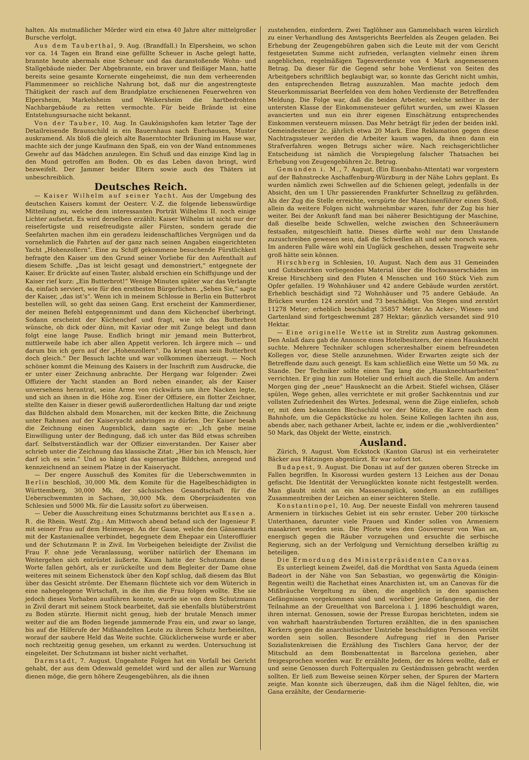halten. Als mutmaßlicher Mörder wird ein etwa 40 Jahre alter mittelgroßer Bursche verfolgt.
Aus dem Tauberthal, 9. Aug. (Brandfall.) In Elpersheim, wo schon vor ca. 14 Tagen ein Brand eine gefüllte Scheuer in Asche gelegt hatte, brannte heute abermals eine Scheuer und das daranstoßende Wohn- und Stallgebäude nieder. Der Abgebrannte, ein braver und fleißiger Mann, hatte bereits seine gesamte Kornernte eingeheimst, die nun dem verheerenden Flammenmeer so reichliche Nahrung bot, daß nur die angestrengteste Thätigkeit der rasch auf dem Brandplatze erschienenen Feuerwehren von Elpersheim, Markelsheim und Weikersheim die hartbedrohten Nachbargebäude zu retten vermochte. Für beide Brände ist eine Entstehungsursache nicht bekannt.
Von der Tauber, 10. Aug. In Gaukönigshofen kam letzter Tage der Detailreisende Braunschild in ein Bauernhaus nach Euerhausen, Muster auskramend. Als bloß die gleich alte Bauerntochter Bräuning im Hause war, machte sich der junge Kaufmann den Spaß, ein von der Wand entnommenes Gewehr auf das Mädchen anzulegen. Ein Schuß und das einzige Kind lag in den Mund getroffen am Boden. Ob es das Leben davon bringt, wird bezweifelt. Der Jammer beider Eltern sowie auch des Thäters ist unbeschreiblich.
Deutsches Reich.
— Kaiser Wilhelm auf seiner Yacht. Aus der Umgebung des deutschen Kaisers kommt der Oesterr. V.-Z. die folgende liebenswürdige Mitteilung zu, welche dem interessanten Porträt Wilhelms II. noch einige Lichter aufsetzt. Es wird derselben erzählt: Kaiser Wilhelm ist nicht nur der reisefertigste und reisefreudigste aller Fürsten, sondern gerade die Seefahrten machen ihm ein geradezu leidenschaftliches Vergnügen und da vornehmlich die Fahrten auf der ganz nach seinen Angaben eingerichteten Yacht „Hohenzollern“. Eine zu Schiff gekommene besuchende Fürstlichkeit befragte den Kaiser um den Grund seiner Vorliebe für den Aufenthalt auf diesem Schiffe. „Das ist leicht gesagt und demonstriert,“ entgegnete der Kaiser. Er drückte auf einen Taster, alsbald erschien ein Schiffsjunge und der Kaiser rief kurz: „Ein Butterbrot!“ Wenige Minuten später war das Verlangte da, einfach serviert, wie für den erstbesten Bürgerlichen. „Sehen Sie,“ sagte der Kaiser, „das ist’s“. Wenn ich in meinem Schlosse in Berlin ein Butterbrot bestellen will, so geht das seinen Gang. Erst erscheint der Kammerdiener, der meinen Befehl entgegennimmt und dann dem Küchenchef überbringt. Sodann erscheint der Küchenchef und fragt, wie ich das Butterbrot wünsche, ob dick oder dünn, mit Kaviar oder mit Zunge belegt und dann folgt eine lange Pause. Endlich bringt mir jemand mein Butterbrot, mittlerweile habe ich aber allen Appetit verloren. Ich ärgere mich — und darum bin ich gern auf der „Hohenzollern“. Da kriegt man sein Butterbrot doch gleich.“ Der Besuch lachte und war vollkommen überzeugt. — Noch schöner kommt die Meinung des Kaisers in der Inschrift zum Ausdrucke, die er unter einer Zeichnung anbrachte. Der Hergang war folgender: Zwei Offiziere der Yacht standen an Bord neben einander, als der Kaiser unversehens herantrat, seine Arme von rückwärts um ihre Nacken legte, und sich an ihnen in die Höhe zog. Einer der Offiziere, ein flotter Zeichner, stellte den Kaiser in dieser gewiß außerordentlichen Haltung dar und zeigte das Bildchen alsbald dem Monarchen, mit der kecken Bitte, die Zeichnung unter Rahmen auf der Kaiseryacht anbringen zu dürfen. Der Kaiser besah die Zeichnung einen Augenblick, dann sagte er: „Ich gebe meine Einwilligung unter der Bedingung, daß ich unter das Bild etwas schreiben darf. Selbstverständlich war der Offizier einverstanden. Der Kaiser aber schrieb unter die Zeichnung das klassische Zitat: „Hier bin ich Mensch, hier darf ich es sein.“ Und so hängt das eigenartige Bildchen, anregend und kennzeichnend an seinem Platze in der Kaiseryacht.
— Der engere Ausschuß des Komites für die Ueberschwemmten in Berlin beschloß, 30,000 Mk. dem Komite für die Hagelbeschädigten in Württemberg, 30,000 Mk. der sächsischen Gesandtschaft für die Ueberschwemmten in Sachsen, 30,000 Mk. dem Oberpräsidenten von Schlesien und 5000 Mk. für die Lausitz sofort zu überweisen.
— Ueber die Ausschreitung eines Schutzmanns berichtet aus Essen a. R. die Rhein. Westf. Ztg.: Am Mittwoch abend befand sich der Ingenieur F. mit seiner Frau auf dem Heimwege. An der Gasse, welche den Gänsemarkt mit der Kastanienallee verbindet, begegnete dem Ehepaar ein Unteroffizier und der Schutzmann P. in Zivil. Im Vorbeigehen beleidigte der Zivilist die Frau F. ohne jede Veranlassung, worüber natürlich der Ehemann im Weitergehen sich entrüstet äußerte. Kaum hatte der Schutzmann diese Worte fallen gehört, als er zurückeilte und dem Begleiter der Dame ohne weiteres mit seinem Eichenstock über den Kopf schlug, daß diesem das Blut über das Gesicht strömte. Der Ehemann flüchtete sich vor dem Wüterich in eine nahegelegene Wirtschaft, in die ihm die Frau folgen wollte. Ehe sie jedoch dieses Vorhaben ausführen konnte, wurde sie von dem Schutzmann in Zivil derart mit seinem Stock bearbeitet, daß sie ebenfalls blutüberströmt zu Boden stürzte. Hiermit nicht genug, hieb der brutale Mensch immer weiter auf die am Boden liegende jammernde Frau ein, und zwar so lange, bis auf die Hilferufe der Mißhandelten Leute zu ihrem Schutz herbeieilten, worauf der saubere Held das Weite suchte. Glücklicherweise wurde er aber noch rechtzeitig genug gesehen, um erkannt zu werden. Untersuchung ist eingeleitet. Der Schutzmann ist bisher nicht verhaftet.
Darmstadt, 7. August. Ungeahnte Folgen hat ein Vorfall bei Gericht gehabt, der aus dem Odenwald gemeldet wird und der allen zur Warnung dienen möge, die gern höhere Zeugengebühren, als die ihnen
zustehenden, einfordern. Zwei Taglöhner aus Gammelsbach waren kürzlich zu einer Verhandlung des Amtsgerichts Beerfelden als Zeugen geladen. Bei Erhebung der Zeugengebühren gaben sich die Leute mit der vom Gericht festgesetzten Summe nicht zufrieden, verlangten vielmehr einen ihrem angeblichen, regelmäßigen Tagesverdienste von 4 Mark angemessenen Betrag. Da dieser für die Gegend sehr hohe Verdienst von Seiten des Arbeitgebers schriftlich beglaubigt war, so konnte das Gericht nicht umhin, den entsprechenden Betrag auszuzahlen. Man machte jedoch dem Steuerkommissariat Beerfelden von dem hohen Verdienste der Betreffenden Meldung. Die Folge war, daß die beiden Arbeiter, welche seither in der untersten Klasse der Einkommensteuer geführt wurden, um zwei Klassen avancierten und nun ein ihrer eigenen Einschätzung entsprechendes Einkommen versteuern müssen. Das Mehr beträgt für jeden der beiden inkl. Gemeindesteuer 2c. jährlich etwa 20 Mark. Eine Reklamation gegen diese Nachtragssteuer werden die Arbeiter kaum wagen, da ihnen dann ein Strafverfahren wegen Betrugs sicher wäre. Nach reichsgerichtlicher Entscheidung ist nämlich die Vorspiegelung falscher Thatsachen bei Erhebung von Zeugengebühren 2c. Betrug.
Gemünden i. M., 7. August. (Ein Eisenbahn-Attentat) war vorgestern auf der Bahnstrecke Aschaffenburg-Würzburg in der Nähe Lohrs geplant. Es wurden nämlich zwei Schwellen auf die Schienen gelegt, jedenfalls in der Absicht, den um 1 Uhr passierenden Frankfurter Schnellzug zu gefährden. Als der Zug die Stelle erreichte, verspürte der Maschinenführer einen Stoß, allein da weitere Folgen nicht wahrnehmbar waren, fuhr der Zug bis hier weiter. Bei der Ankunft fand man bei näherer Besichtigung der Maschine, daß dieselbe beide Schwellen, welche zwischen den Schneeräumern festsaßen, mitgeschleift hatte. Dieses dürfte wohl nur dem Umstande zuzuschreiben gewesen sein, daß die Schwellen alt und sehr morsch waren. Im anderen Falle wäre wohl ein Unglück geschehen, dessen Tragweite sehr groß hätte sein können.
Hirschberg in Schlesien, 10. August. Nach dem aus 31 Gemeinden und Gutsbezirken vorliegenden Material über die Hochwasserschäden im Kreise Hirschberg sind den Fluten 4 Menschen und 160 Stück Vieh zum Opfer gefallen. 19 Wohnhäuser und 42 andere Gebäude wurden zerstört. Erheblich beschädigt sind 72 Wohnhäuser und 75 andere Gebäude. An Brücken wurden 124 zerstört und 73 beschädigt. Von Stegen sind zerstört 11278 Meter; erheblich beschädigt 35857 Meter. An Acker-, Wiesen- und Gartenland sind fortgeschwemmt 287 Hektar; gänzlich versandet sind 910 Hektar.
— Eine originelle Wette ist in Strelitz zum Austrag gekommen. Den Anlaß dazu gab die Annonce eines Hotelbesitzers, der einen Hausknecht suchte. Mehrere Techniker schlugen scherzeshalber einem befreundeten Kollegen vor, diese Stelle anzunehmen. Wider Erwarten zeigte sich der Betreffende dazu auch geneigt. Es kam schließlich eine Wette um 50 Mk. zu Stande. Der Techniker sollte einen Tag lang die „Hausknechtsarbeiten“ verrichten. Er ging hin zum Hotelier und erhielt auch die Stelle. Am andern Morgen ging der „neue“ Hausknecht an die Arbeit. Stiefel wichsen, Gläser spülen, Wege gehen, alles verrichtete er mit großer Sachkenntnis und zur vollsten Zufriedenheit des Wirtes. Jedesmal, wenn die Züge einliefen, schob er, mit dem bekannten Blechschild vor der Mütze, die Karre nach dem Bahnhofe, um die Gepäckstücke zu holen. Seine Kollegen lachten ihn aus, abends aber, nach gethaner Arbeit, lachte er, indem er die „wohlverdienten“ 50 Mark, das Objekt der Wette, einstrich.
Ausland.
Zürich, 9. August. Vom Eckstock (Kanton Glarus) ist ein verheirateter Bäcker aus Hätzingen abgestürzt. Er war sofort tot.
Budapest, 9. August. Die Donau ist auf der ganzen oberen Strecke im Fallen begriffen. In Kisorossi wurden gestern 13 Leichen aus der Donau gefischt. Die Identität der Verunglückten konnte nicht festgestellt werden. Man glaubt nicht an ein Massenunglück, sondern an ein zufälliges Zusammentreiben der Leichen an einer seichteren Stelle.
Konstantinopel, 10. Aug. Der neueste Einfall von mehreren tausend Armeniern in türkisches Gebiet ist ein sehr ernster. Ueber 200 türkische Unterthanen, darunter viele Frauen und Kinder sollen von Armeniern masakriert worden sein. Die Pforte wies den Gouverneur von Wan an, energisch gegen die Räuber vorzugehen und ersuchte die serbische Regierung, sich an der Verfolgung und Vernichtung derselben kräftig zu beteiligen.
Die Ermordung des Ministerpräsidenten Canovas.
Es unterliegt keinem Zweifel, daß die Mordthat von Santa Agueda (einem Badeort in der Nähe von San Sebastian, wo gegenwärtig die Königin-Regentin weilt) die Rachethat eines Anarchisten ist, um an Canovas für die Mißbräuche Vergeltung zu üben, die angeblich in den spanischen Gefängnissen vorgekommen sind und worüber jene Gefangenen, die der Teilnahme an der Greuelthat von Barcelona i. J. 1896 beschuldigt waren, ihren internat. Genossen, sowie der Presse Europas berichteten, indem sie von wahrhaft haarsträubenden Torturen erzählten, die in den spanischen Kerkern gegen die anarchistischer Umtriebe beschuldigten Personen verübt worden sein sollen. Besondere Aufregung rief in den Pariser Sozialistenkreisen die Erzählung des Tischlers Gana hervor, der der Mitschuld an dem Bombenattentat in Barcelona geziehen, aber freigesprochen worden war. Er erzählte Jedem, der es hören wollte, daß er und seine Genossen durch Folterqualen zu Geständnissen gebracht werden sollten. Er ließ zum Beweise seinen Körper sehen, der Spuren der Martern zeigte. Man konnte sich überzeugen, daß ihm die Nägel fehlten, die, wie Gana erzählte, der Gendarmerie-